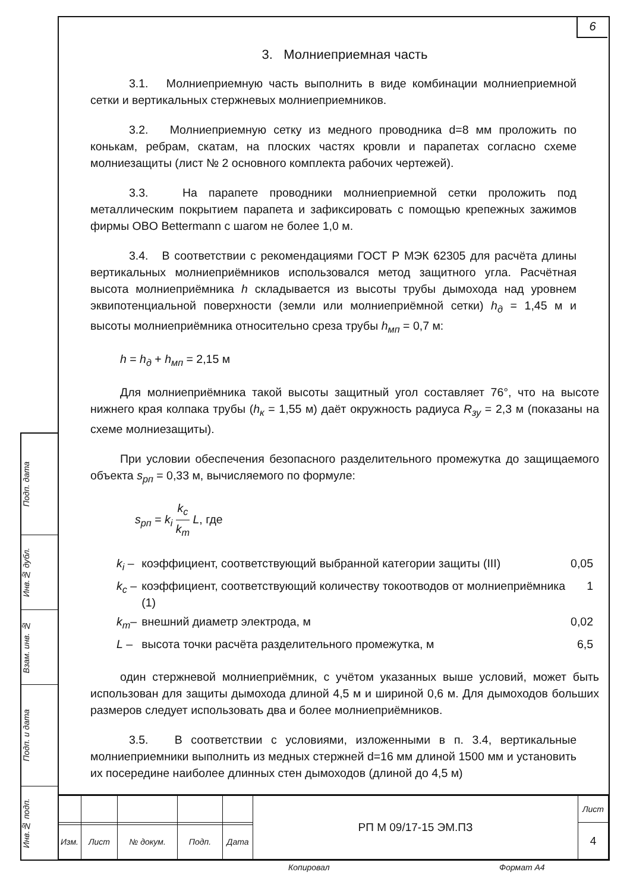6
Подп. дата
Инв.№ дубл.
Взам. инв. №
Подп. и дата
Инв.№ подп.
3. Молниеприемная часть
3.1. Молниеприемную часть выполнить в виде комбинации молниеприемной сетки и вертикальных стержневых молниеприемников.
3.2. Молниеприемную сетку из медного проводника d=8 мм проложить по конькам, ребрам, скатам, на плоских частях кровли и парапетах согласно схеме молниезащиты (лист № 2 основного комплекта рабочих чертежей).
3.3. На парапете проводники молниеприемной сетки проложить под металлическим покрытием парапета и зафиксировать с помощью крепежных зажимов фирмы OBO Bettermann с шагом не более 1,0 м.
3.4. В соответствии с рекомендациями ГОСТ Р МЭК 62305 для расчёта длины вертикальных молниеприёмников использовался метод защитного угла. Расчётная высота молниеприёмника h складывается из высоты трубы дымохода над уровнем эквипотенциальной поверхности (земли или молниеприёмной сетки) h<sub>д</sub> = 1,45 м и высоты молниеприёмника относительно среза трубы h<sub>мп</sub> = 0,7 м:
h = h<sub>д</sub> + h<sub>мп</sub> = 2,15 м
Для молниеприёмника такой высоты защитный угол составляет 76°, что на высоте нижнего края колпака трубы (h<sub>к</sub> = 1,55 м) даёт окружность радиуса R<sub>зу</sub> = 2,3 м (показаны на схеме молниезащиты).
При условии обеспечения безопасного разделительного промежутка до защищаемого объекта s<sub>рп</sub> = 0,33 м, вычисляемого по формуле:
s<sub>рп</sub> = k<sub>i</sub> k<sub>c</sub>
k<sub>m</sub> L, где
| k<sub>i</sub> – | коэффициент, соответствующий выбранной категории защиты (III) | 0,05 |
| k<sub>c</sub> – | коэффициент, соответствующий количеству токоотводов от молниеприёмника (1) | 1 |
| k<sub>m</sub> – | внешний диаметр электрода, м | 0,02 |
| L – | высота точки расчёта разделительного промежутка, м | 6,5 |
один стержневой молниеприёмник, с учётом указанных выше условий, может быть использован для защиты дымохода длиной 4,5 м и шириной 0,6 м. Для дымоходов больших размеров следует использовать два и более молниеприёмников.
3.5. В соответствии с условиями, изложенными в п. 3.4, вертикальные молниеприемники выполнить из медных стержней d=16 мм длиной 1500 мм и установить их посередине наиболее длинных стен дымоходов (длиной до 4,5 м)
| | | | | | РП М 09/17-15 ЭМ.ПЗ | Лист |
| | | | | | | 4 |
| Изм. | Лист | № докум. | Подп. | Дата | | |
Копировал Формат А4